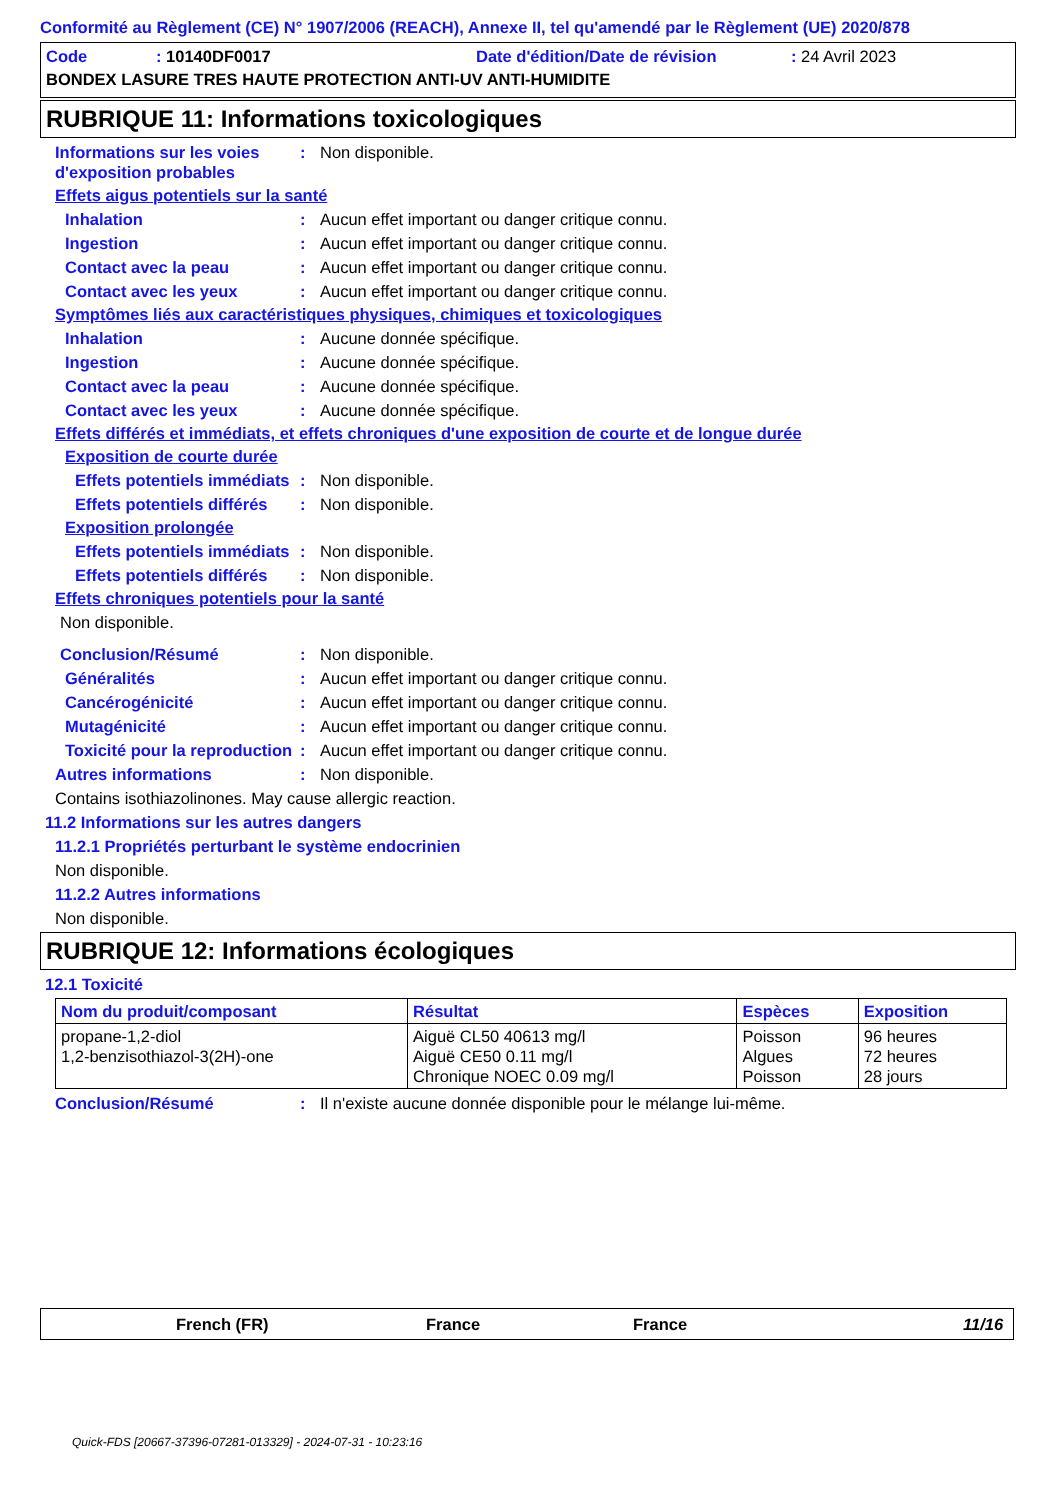Conformité au Règlement (CE) N° 1907/2006 (REACH), Annexe II, tel qu'amendé par le Règlement (UE) 2020/878
Code: 10140DF0017 Date d'édition/Date de révision: 24 Avril 2023
BONDEX LASURE TRES HAUTE PROTECTION ANTI-UV ANTI-HUMIDITE
RUBRIQUE 11: Informations toxicologiques
Informations sur les voies d'exposition probables: Non disponible.
Effets aigus potentiels sur la santé
Inhalation: Aucun effet important ou danger critique connu.
Ingestion: Aucun effet important ou danger critique connu.
Contact avec la peau: Aucun effet important ou danger critique connu.
Contact avec les yeux: Aucun effet important ou danger critique connu.
Symptômes liés aux caractéristiques physiques, chimiques et toxicologiques
Inhalation: Aucune donnée spécifique.
Ingestion: Aucune donnée spécifique.
Contact avec la peau: Aucune donnée spécifique.
Contact avec les yeux: Aucune donnée spécifique.
Effets différés et immédiats, et effets chroniques d'une exposition de courte et de longue durée
Exposition de courte durée
Effets potentiels immédiats: Non disponible.
Effets potentiels différés: Non disponible.
Exposition prolongée
Effets potentiels immédiats: Non disponible.
Effets potentiels différés: Non disponible.
Effets chroniques potentiels pour la santé
Non disponible.
Conclusion/Résumé: Non disponible.
Généralités: Aucun effet important ou danger critique connu.
Cancérogénicité: Aucun effet important ou danger critique connu.
Mutagénicité: Aucun effet important ou danger critique connu.
Toxicité pour la reproduction: Aucun effet important ou danger critique connu.
Autres informations: Non disponible.
Contains isothiazolinones. May cause allergic reaction.
11.2 Informations sur les autres dangers
11.2.1 Propriétés perturbant le système endocrinien
Non disponible.
11.2.2 Autres informations
Non disponible.
RUBRIQUE 12: Informations écologiques
12.1 Toxicité
| Nom du produit/composant | Résultat | Espèces | Exposition |
| --- | --- | --- | --- |
| propane-1,2-diol 1,2-benzisothiazol-3(2H)-one | Aiguë CL50 40613 mg/l Aiguë CE50 0.11 mg/l Chronique NOEC 0.09 mg/l | Poisson Algues Poisson | 96 heures 72 heures 28 jours |
Conclusion/Résumé: Il n'existe aucune donnée disponible pour le mélange lui-même.
French (FR) France France 11/16
Quick-FDS [20667-37396-07281-013329] - 2024-07-31 - 10:23:16